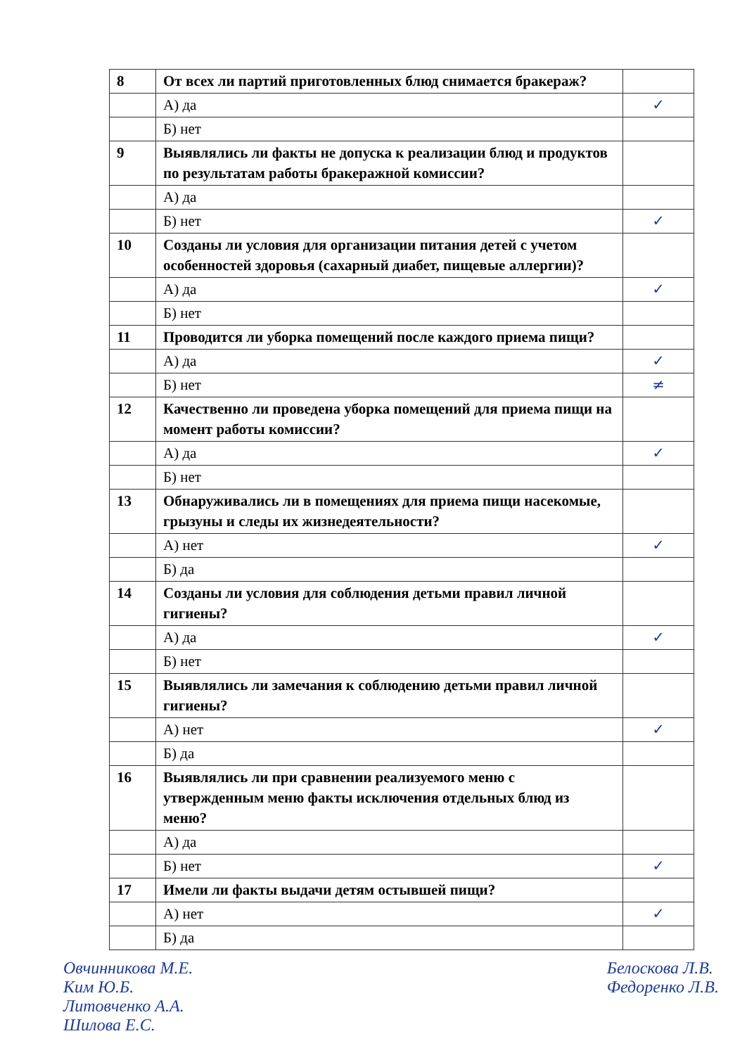| 8 | От всех ли партий приготовленных блюд снимается бракераж? | |
| | А) да | ✓ |
| | Б) нет | |
| 9 | Выявлялись ли факты не допуска к реализации блюд и продуктов по результатам работы бракеражной комиссии? | |
| | А) да | |
| | Б) нет | ✓ |
| 10 | Созданы ли условия для организации питания детей с учетом особенностей здоровья (сахарный диабет, пищевые аллергии)? | |
| | А) да | ✓ |
| | Б) нет | |
| 11 | Проводится ли уборка помещений после каждого приема пищи? | |
| | А) да | ✓ |
| | Б) нет | ≠ |
| 12 | Качественно ли проведена уборка помещений для приема пищи на момент работы комиссии? | |
| | А) да | ✓ |
| | Б) нет | |
| 13 | Обнаруживались ли в помещениях для приема пищи насекомые, грызуны и следы их жизнедеятельности? | |
| | А) нет | ✓ |
| | Б) да | |
| 14 | Созданы ли условия для соблюдения детьми правил личной гигиены? | |
| | А) да | ✓ |
| | Б) нет | |
| 15 | Выявлялись ли замечания к соблюдению детьми правил личной гигиены? | |
| | А) нет | ✓ |
| | Б) да | |
| 16 | Выявлялись ли при сравнении реализуемого меню с утвержденным меню факты исключения отдельных блюд из меню? | |
| | А) да | |
| | Б) нет | ✓ |
| 17 | Имели ли факты выдачи детям остывшей пищи? | |
| | А) нет | ✓ |
| | Б) да | |
Овчинникова М.Е.
Ким Ю.Б.
Литовченко А.А.
Шилова Е.С.
Белоскова Л.В.
Федоренко Л.В.